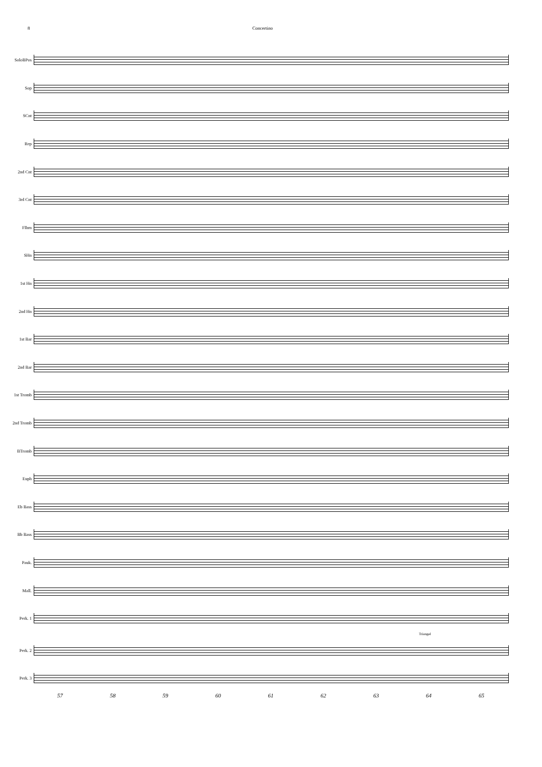8 Concertino
SoloBPos
Sop
SCnt
Rep
2nd Cnt
3rd Cnt
Flhrn
SHn
1st Hn
2nd Hn
1st Bar
2nd Bar
1st Tromb
2nd Tromb
BTromb
Euph
Eb Bass
Bb Bass
Pauk.
Mall.
Perk. 1
Triangel
Perk. 2
Perk. 3
57 58 59 60 61 62 63 64 65